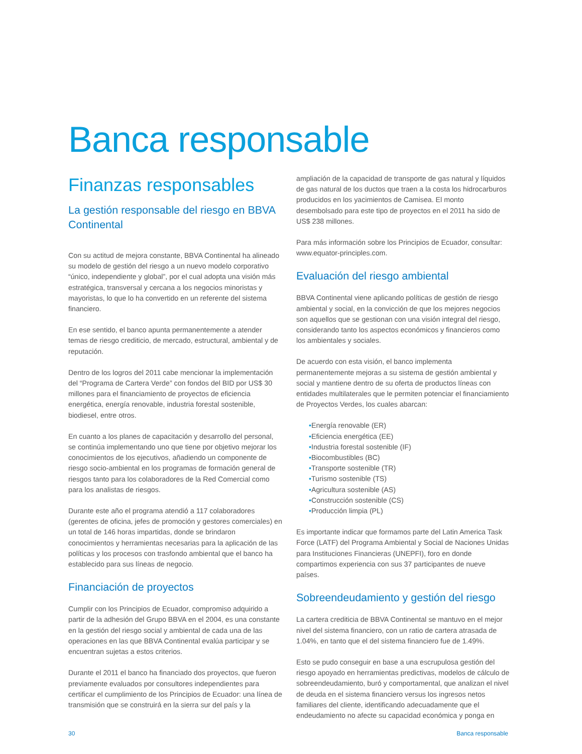Banca responsable
Finanzas responsables
La gestión responsable del riesgo en BBVA Continental
Con su actitud de mejora constante, BBVA Continental ha alineado su modelo de gestión del riesgo a un nuevo modelo corporativo “único, independiente y global”, por el cual adopta una visión más estratégica, transversal y cercana a los negocios minoristas y mayoristas, lo que lo ha convertido en un referente del sistema financiero.
En ese sentido, el banco apunta permanentemente a atender temas de riesgo crediticio, de mercado, estructural, ambiental y de reputación.
Dentro de los logros del 2011 cabe mencionar la implementación del “Programa de Cartera Verde” con fondos del BID por US$ 30 millones para el financiamiento de proyectos de eficiencia energética, energía renovable, industria forestal sostenible, biodiesel, entre otros.
En cuanto a los planes de capacitación y desarrollo del personal, se continúa implementando uno que tiene por objetivo mejorar los conocimientos de los ejecutivos, añadiendo un componente de riesgo socio-ambiental en los programas de formación general de riesgos tanto para los colaboradores de la Red Comercial como para los analistas de riesgos.
Durante este año el programa atendió a 117 colaboradores (gerentes de oficina, jefes de promoción y gestores comerciales) en un total de 146 horas impartidas, donde se brindaron conocimientos y herramientas necesarias para la aplicación de las políticas y los procesos con trasfondo ambiental que el banco ha establecido para sus líneas de negocio.
Financiación de proyectos
Cumplir con los Principios de Ecuador, compromiso adquirido a partir de la adhesión del Grupo BBVA en el 2004, es una constante en la gestión del riesgo social y ambiental de cada una de las operaciones en las que BBVA Continental evalúa participar y se encuentran sujetas a estos criterios.
Durante el 2011 el banco ha financiado dos proyectos, que fueron previamente evaluados por consultores independientes para certificar el cumplimiento de los Principios de Ecuador: una línea de transmisión que se construirá en la sierra sur del país y la
ampliación de la capacidad de transporte de gas natural y líquidos de gas natural de los ductos que traen a la costa los hidrocarburos producidos en los yacimientos de Camisea. El monto desembolsado para este tipo de proyectos en el 2011 ha sido de US$ 238 millones.
Para más información sobre los Principios de Ecuador, consultar: www.equator-principles.com.
Evaluación del riesgo ambiental
BBVA Continental viene aplicando políticas de gestión de riesgo ambiental y social, en la convicción de que los mejores negocios son aquellos que se gestionan con una visión integral del riesgo, considerando tanto los aspectos económicos y financieros como los ambientales y sociales.
De acuerdo con esta visión, el banco implementa permanentemente mejoras a su sistema de gestión ambiental y social y mantiene dentro de su oferta de productos líneas con entidades multilaterales que le permiten potenciar el financiamiento de Proyectos Verdes, los cuales abarcan:
•Energía renovable (ER)
•Eficiencia energética (EE)
•Industria forestal sostenible (IF)
•Biocombustibles (BC)
•Transporte sostenible (TR)
•Turismo sostenible (TS)
•Agricultura sostenible (AS)
•Construcción sostenible (CS)
•Producción limpia (PL)
Es importante indicar que formamos parte del Latin America Task Force (LATF) del Programa Ambiental y Social de Naciones Unidas para Instituciones Financieras (UNEPFI), foro en donde compartimos experiencia con sus 37 participantes de nueve países.
Sobreendeudamiento y gestión del riesgo
La cartera crediticia de BBVA Continental se mantuvo en el mejor nivel del sistema financiero, con un ratio de cartera atrasada de 1.04%, en tanto que el del sistema financiero fue de 1.49%.
Esto se pudo conseguir en base a una escrupulosa gestión del riesgo apoyado en herramientas predictivas, modelos de cálculo de sobreendeudamiento, buró y comportamental, que analizan el nivel de deuda en el sistema financiero versus los ingresos netos familiares del cliente, identificando adecuadamente que el endeudamiento no afecte su capacidad económica y ponga en
30 Banca responsable